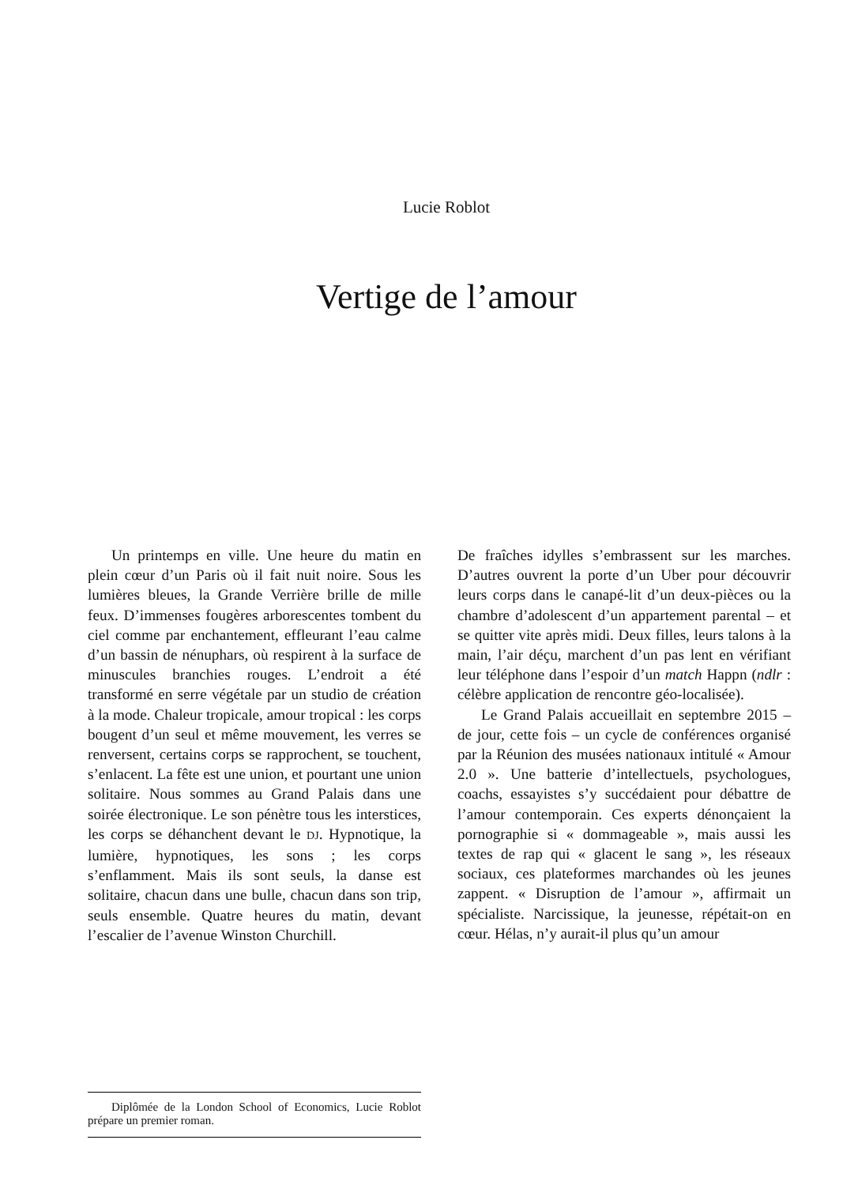Lucie Roblot
Vertige de l’amour
Un printemps en ville. Une heure du matin en plein cœur d’un Paris où il fait nuit noire. Sous les lumières bleues, la Grande Verrière brille de mille feux. D’immenses fougères arborescentes tombent du ciel comme par enchantement, effleurant l’eau calme d’un bassin de nénuphars, où respirent à la surface de minuscules branchies rouges. L’endroit a été transformé en serre végétale par un studio de création à la mode. Chaleur tropicale, amour tropical : les corps bougent d’un seul et même mouvement, les verres se renversent, certains corps se rapprochent, se touchent, s’enlacent. La fête est une union, et pourtant une union solitaire. Nous sommes au Grand Palais dans une soirée électronique. Le son pénètre tous les interstices, les corps se déhanchent devant le DJ. Hypnotique, la lumière, hypnotiques, les sons ; les corps s’enflamment. Mais ils sont seuls, la danse est solitaire, chacun dans une bulle, chacun dans son trip, seuls ensemble. Quatre heures du matin, devant l’escalier de l’avenue Winston Churchill.
De fraîches idylles s’embrassent sur les marches. D’autres ouvrent la porte d’un Uber pour découvrir leurs corps dans le canapé-lit d’un deux-pièces ou la chambre d’adolescent d’un appartement parental – et se quitter vite après midi. Deux filles, leurs talons à la main, l’air déçu, marchent d’un pas lent en vérifiant leur téléphone dans l’espoir d’un match Happn (ndlr : célèbre application de rencontre géo-localisée).
Le Grand Palais accueillait en septembre 2015 – de jour, cette fois – un cycle de conférences organisé par la Réunion des musées nationaux intitulé « Amour 2.0 ». Une batterie d’intellectuels, psychologues, coachs, essayistes s’y succédaient pour débattre de l’amour contemporain. Ces experts dénonçaient la pornographie si « dommageable », mais aussi les textes de rap qui « glacent le sang », les réseaux sociaux, ces plateformes marchandes où les jeunes zappent. « Disruption de l’amour », affirmait un spécialiste. Narcissique, la jeunesse, répétait-on en cœur. Hélas, n’y aurait-il plus qu’un amour
Diplômée de la London School of Economics, Lucie Roblot prépare un premier roman.